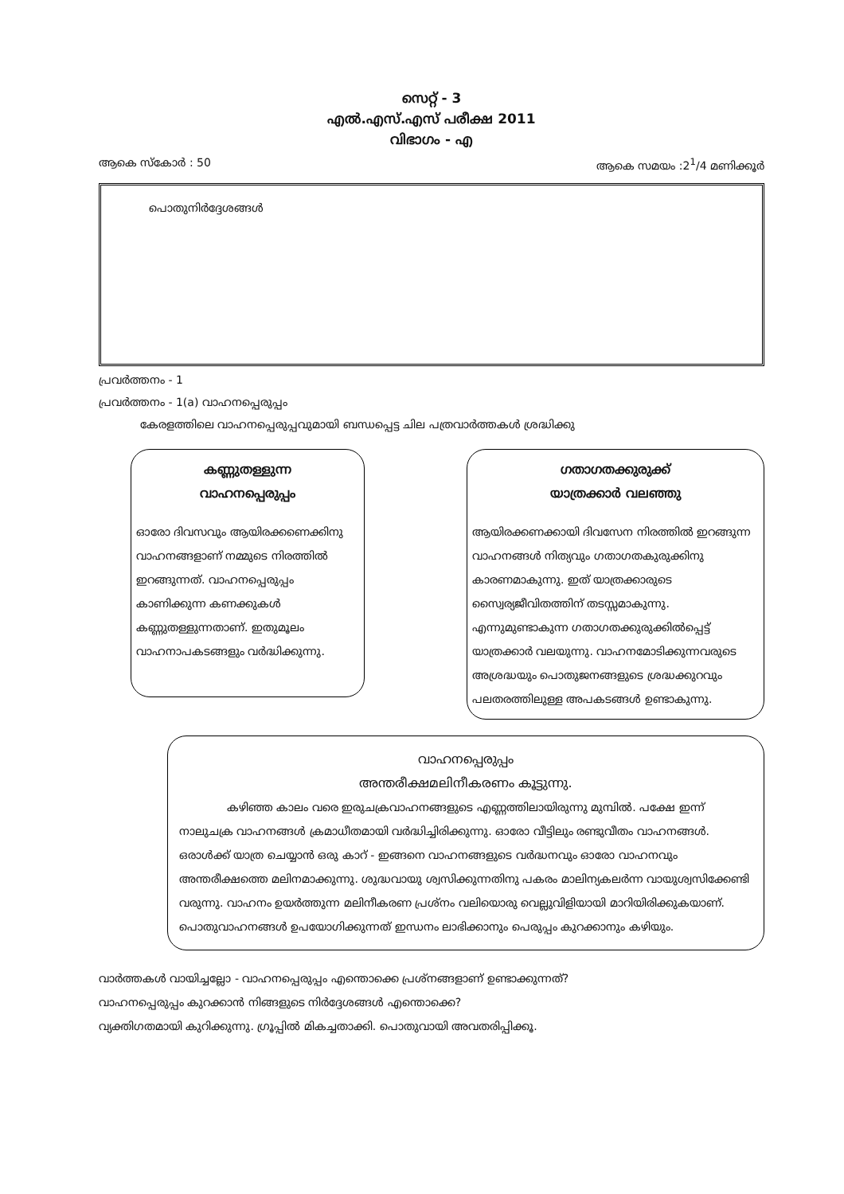സെറ്റ് - 3
എൽ.എസ്.എസ് പരീക്ഷ 2011
വിഭാഗം - എ
ആകെ സ്കോർ : 50 ആകെ സമയം :2<sup>1</sup>/4 മണിക്കൂർ
പൊതുനിർദ്ദേശങ്ങൾ
പ്രവർത്തനം - 1
പ്രവർത്തനം - 1(a) വാഹനപ്പെരുപ്പം
കേരളത്തിലെ വാഹനപ്പെരുപ്പവുമായി ബന്ധപ്പെട്ട ചില പത്രവാർത്തകൾ ശ്രദ്ധിക്കു
കണ്ണുതള്ളുന്ന
വാഹനപ്പെരുപ്പം
ഓരോ ദിവസവും ആയിരക്കണെക്കിനു വാഹനങ്ങളാണ് നമ്മുടെ നിരത്തിൽ ഇറങ്ങുന്നത്. വാഹനപ്പെരുപ്പം കാണിക്കുന്ന കണക്കുകൾ കണ്ണുതള്ളുന്നതാണ്. ഇതുമൂലം വാഹനാപകടങ്ങളും വർദ്ധിക്കുന്നു.
ഗതാഗതക്കുരുക്ക്
യാത്രക്കാർ വലഞ്ഞു
ആയിരക്കണക്കായി ദിവസേന നിരത്തിൽ ഇറങ്ങുന്ന വാഹനങ്ങൾ നിത്യവും ഗതാഗതകുരുക്കിനു കാരണമാകുന്നു. ഇത് യാത്രക്കാരുടെ സ്വൈര്യജീവിതത്തിന് തടസ്സമാകുന്നു. എന്നുമുണ്ടാകുന്ന ഗതാഗതക്കുരുക്കിൽപ്പെട്ട് യാത്രക്കാർ വലയുന്നു. വാഹനമോടിക്കുന്നവരുടെ അശ്രദ്ധയും പൊതുജനങ്ങളുടെ ശ്രദ്ധക്കുറവും പലതരത്തിലുള്ള അപകടങ്ങൾ ഉണ്ടാകുന്നു.
വാഹനപ്പെരുപ്പം
അന്തരീക്ഷമലിനീകരണം കൂട്ടുന്നു.
കഴിഞ്ഞ കാലം വരെ ഇരുചക്രവാഹനങ്ങളുടെ എണ്ണത്തിലായിരുന്നു മുമ്പിൽ. പക്ഷേ ഇന്ന് നാലുചക്ര വാഹനങ്ങൾ ക്രമാധീതമായി വർദ്ധിച്ചിരിക്കുന്നു. ഓരോ വീട്ടിലും രണ്ടുവീതം വാഹനങ്ങൾ. ഒരാൾക്ക് യാത്ര ചെയ്യാൻ ഒരു കാറ് - ഇങ്ങനെ വാഹനങ്ങളുടെ വർദ്ധനവും ഓരോ വാഹനവും അന്തരീക്ഷത്തെ മലിനമാക്കുന്നു. ശുദ്ധവായു ശ്വസിക്കുന്നതിനു പകരം മാലിന്യകലർന്ന വായുശ്വസിക്കേണ്ടി വരുന്നു. വാഹനം ഉയർത്തുന്ന മലിനീകരണ പ്രശ്നം വലിയൊരു വെല്ലുവിളിയായി മാറിയിരിക്കുകയാണ്. പൊതുവാഹനങ്ങൾ ഉപയോഗിക്കുന്നത് ഇന്ധനം ലാഭിക്കാനും പെരുപ്പം കുറക്കാനും കഴിയും.
വാർത്തകൾ വായിച്ചല്ലോ - വാഹനപ്പെരുപ്പം എന്തൊക്കെ പ്രശ്നങ്ങളാണ് ഉണ്ടാക്കുന്നത്?
വാഹനപ്പെരുപ്പം കുറക്കാൻ നിങ്ങളുടെ നിർദ്ദേശങ്ങൾ എന്തൊക്കെ?
വ്യക്തിഗതമായി കുറിക്കുന്നു. ഗ്രൂപ്പിൽ മികച്ചതാക്കി. പൊതുവായി അവതരിപ്പിക്കൂ.